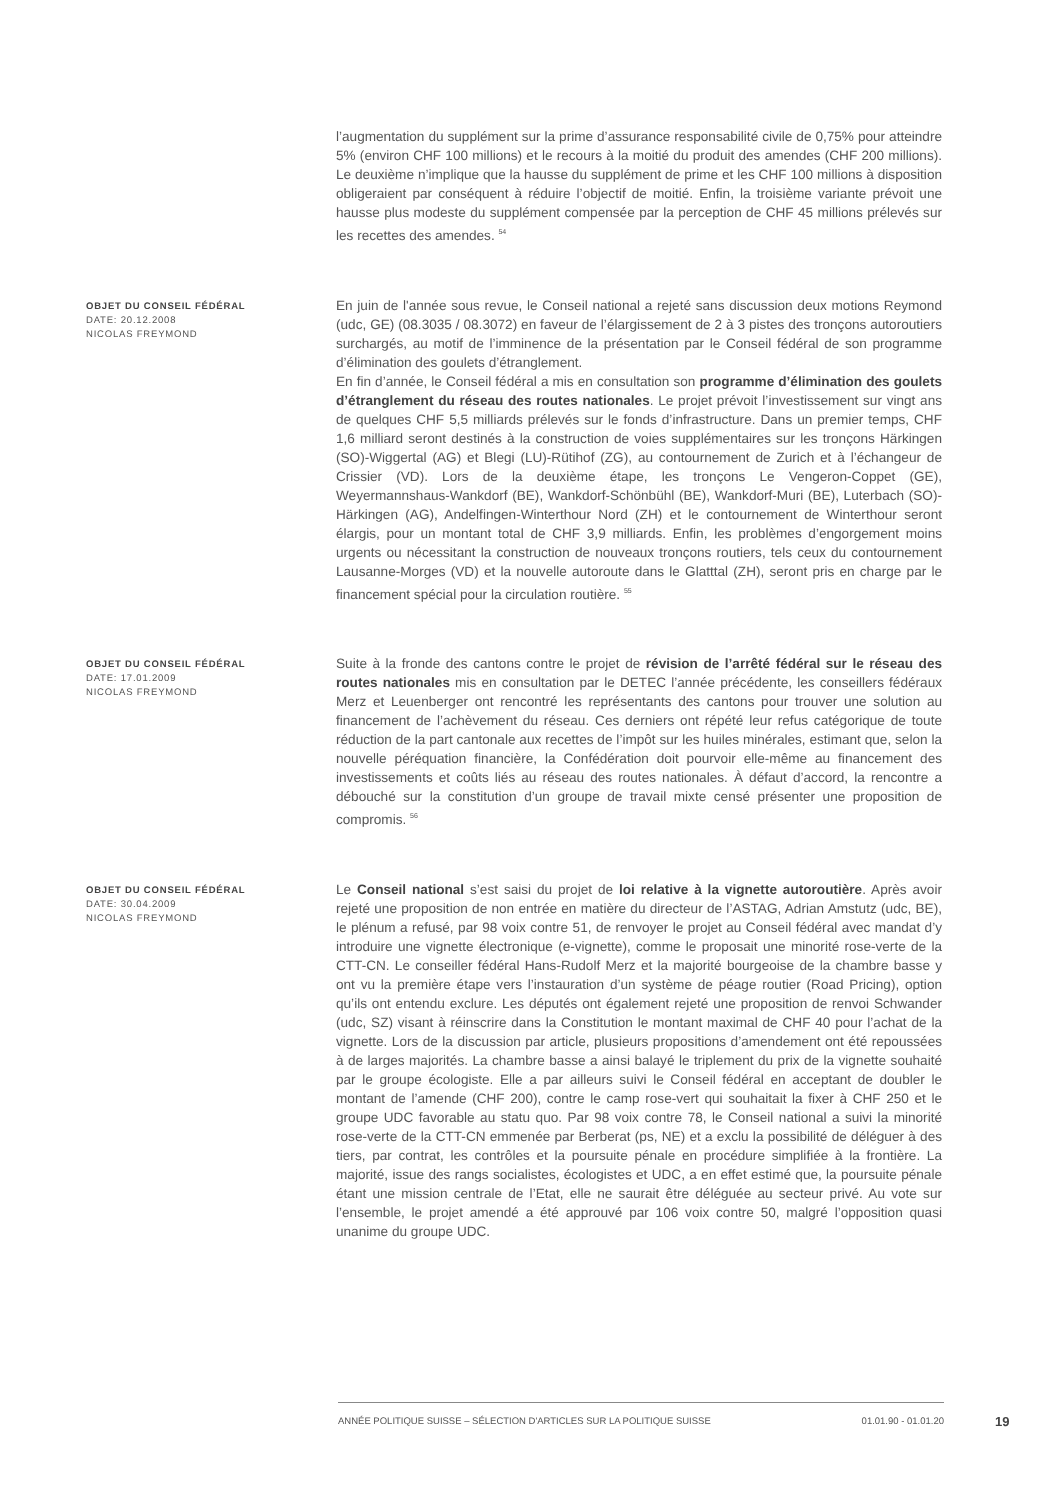l’augmentation du supplément sur la prime d’assurance responsabilité civile de 0,75% pour atteindre 5% (environ CHF 100 millions) et le recours à la moitié du produit des amendes (CHF 200 millions). Le deuxième n’implique que la hausse du supplément de prime et les CHF 100 millions à disposition obligeraient par conséquent à réduire l’objectif de moitié. Enfin, la troisième variante prévoit une hausse plus modeste du supplément compensée par la perception de CHF 45 millions prélevés sur les recettes des amendes. <sup>54</sup>
OBJET DU CONSEIL FÉDÉRAL
DATE: 20.12.2008
NICOLAS FREYMOND
En juin de l'année sous revue, le Conseil national a rejeté sans discussion deux motions Reymond (udc, GE) (08.3035 / 08.3072) en faveur de l’élargissement de 2 à 3 pistes des tronçons autoroutiers surchargés, au motif de l’imminence de la présentation par le Conseil fédéral de son programme d’élimination des goulets d’étranglement.
En fin d’année, le Conseil fédéral a mis en consultation son programme d’élimination des goulets d’étranglement du réseau des routes nationales. Le projet prévoit l’investissement sur vingt ans de quelques CHF 5,5 milliards prélevés sur le fonds d’infrastructure. Dans un premier temps, CHF 1,6 milliard seront destinés à la construction de voies supplémentaires sur les tronçons Härkingen (SO)-Wiggertal (AG) et Blegi (LU)-Rütihof (ZG), au contournement de Zurich et à l’échangeur de Crissier (VD). Lors de la deuxième étape, les tronçons Le Vengeron-Coppet (GE), Weyermannshaus-Wankdorf (BE), Wankdorf-Schönbühl (BE), Wankdorf-Muri (BE), Luterbach (SO)-Härkingen (AG), Andelfingen-Winterthour Nord (ZH) et le contournement de Winterthour seront élargis, pour un montant total de CHF 3,9 milliards. Enfin, les problèmes d’engorgement moins urgents ou nécessitant la construction de nouveaux tronçons routiers, tels ceux du contournement Lausanne-Morges (VD) et la nouvelle autoroute dans le Glatttal (ZH), seront pris en charge par le financement spécial pour la circulation routière. <sup>55</sup>
OBJET DU CONSEIL FÉDÉRAL
DATE: 17.01.2009
NICOLAS FREYMOND
Suite à la fronde des cantons contre le projet de révision de l’arrêté fédéral sur le réseau des routes nationales mis en consultation par le DETEC l’année précédente, les conseillers fédéraux Merz et Leuenberger ont rencontré les représentants des cantons pour trouver une solution au financement de l’achèvement du réseau. Ces derniers ont répété leur refus catégorique de toute réduction de la part cantonale aux recettes de l’impôt sur les huiles minérales, estimant que, selon la nouvelle péréquation financière, la Confédération doit pourvoir elle-même au financement des investissements et coûts liés au réseau des routes nationales. À défaut d’accord, la rencontre a débouché sur la constitution d’un groupe de travail mixte censé présenter une proposition de compromis. <sup>56</sup>
OBJET DU CONSEIL FÉDÉRAL
DATE: 30.04.2009
NICOLAS FREYMOND
Le Conseil national s’est saisi du projet de loi relative à la vignette autoroutière. Après avoir rejeté une proposition de non entrée en matière du directeur de l’ASTAG, Adrian Amstutz (udc, BE), le plénum a refusé, par 98 voix contre 51, de renvoyer le projet au Conseil fédéral avec mandat d’y introduire une vignette électronique (e-vignette), comme le proposait une minorité rose-verte de la CTT-CN. Le conseiller fédéral Hans-Rudolf Merz et la majorité bourgeoise de la chambre basse y ont vu la première étape vers l’instauration d’un système de péage routier (Road Pricing), option qu’ils ont entendu exclure. Les députés ont également rejeté une proposition de renvoi Schwander (udc, SZ) visant à réinscrire dans la Constitution le montant maximal de CHF 40 pour l’achat de la vignette. Lors de la discussion par article, plusieurs propositions d’amendement ont été repoussées à de larges majorités. La chambre basse a ainsi balayé le triplement du prix de la vignette souhaité par le groupe écologiste. Elle a par ailleurs suivi le Conseil fédéral en acceptant de doubler le montant de l’amende (CHF 200), contre le camp rose-vert qui souhaitait la fixer à CHF 250 et le groupe UDC favorable au statu quo. Par 98 voix contre 78, le Conseil national a suivi la minorité rose-verte de la CTT-CN emmenée par Berberat (ps, NE) et a exclu la possibilité de déléguer à des tiers, par contrat, les contrôles et la poursuite pénale en procédure simplifiée à la frontière. La majorité, issue des rangs socialistes, écologistes et UDC, a en effet estimé que, la poursuite pénale étant une mission centrale de l’Etat, elle ne saurait être déléguée au secteur privé. Au vote sur l’ensemble, le projet amendé a été approuvé par 106 voix contre 50, malgré l’opposition quasi unanime du groupe UDC.
ANNÉE POLITIQUE SUISSE – SÉLECTION D'ARTICLES SUR LA POLITIQUE SUISSE 01.01.90 - 01.01.20
19